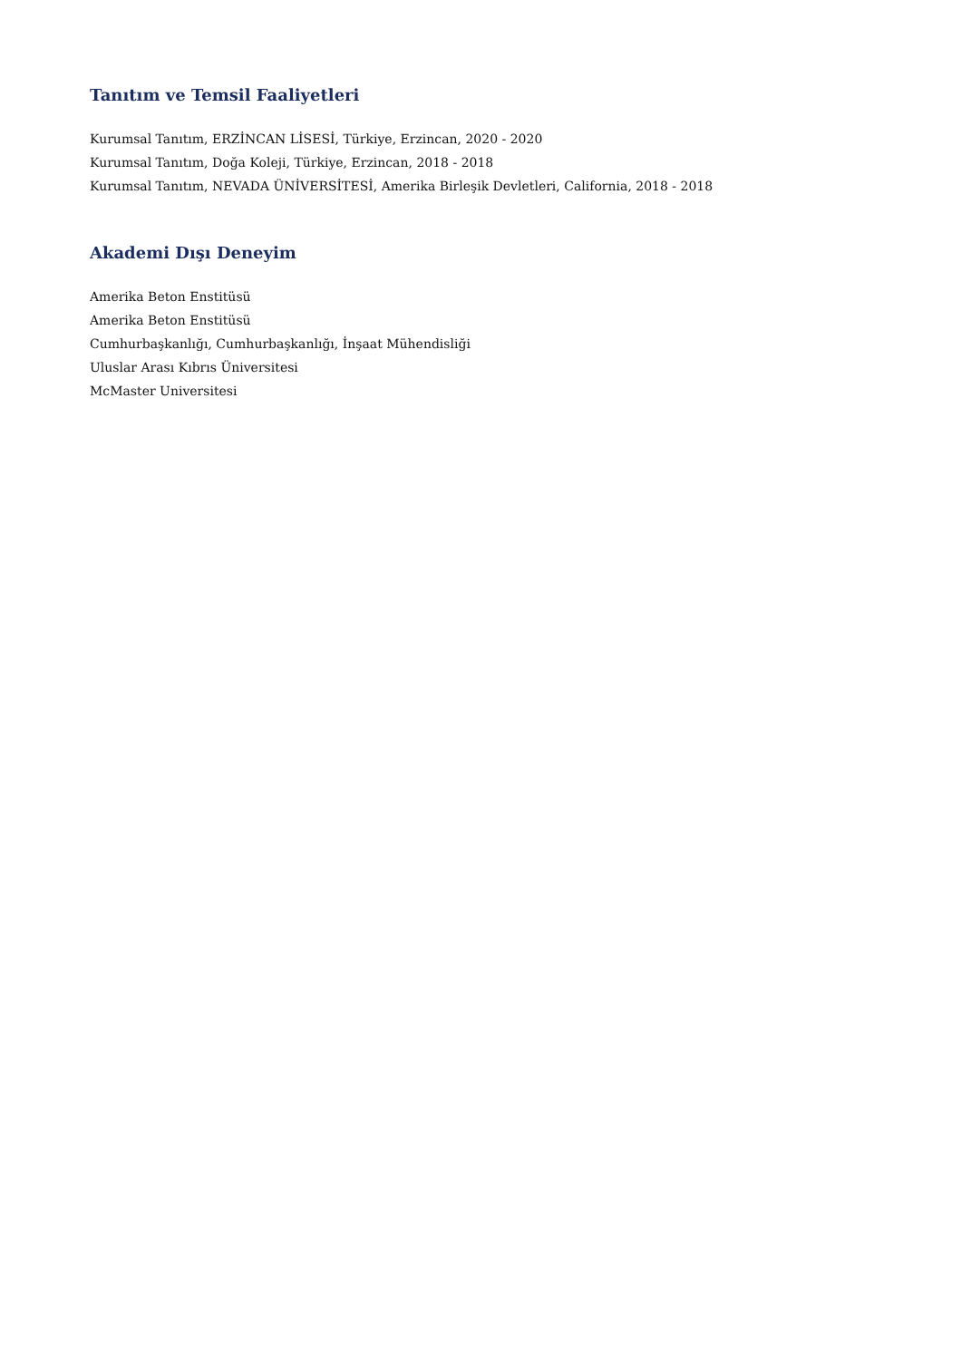Tanıtım ve Temsil Faaliyetleri
Kurumsal Tanıtım, ERZİNCAN LİSESİ, Türkiye, Erzincan, 2020 - 2020
Kurumsal Tanıtım, Doğa Koleji, Türkiye, Erzincan, 2018 - 2018
Kurumsal Tanıtım, NEVADA ÜNİVERSİTESİ, Amerika Birleşik Devletleri, California, 2018 - 2018
Akademi Dışı Deneyim
Amerika Beton Enstitüsü
Amerika Beton Enstitüsü
Cumhurbaşkanlığı, Cumhurbaşkanlığı, İnşaat Mühendisliği
Uluslar Arası Kıbrıs Üniversitesi
McMaster Universitesi